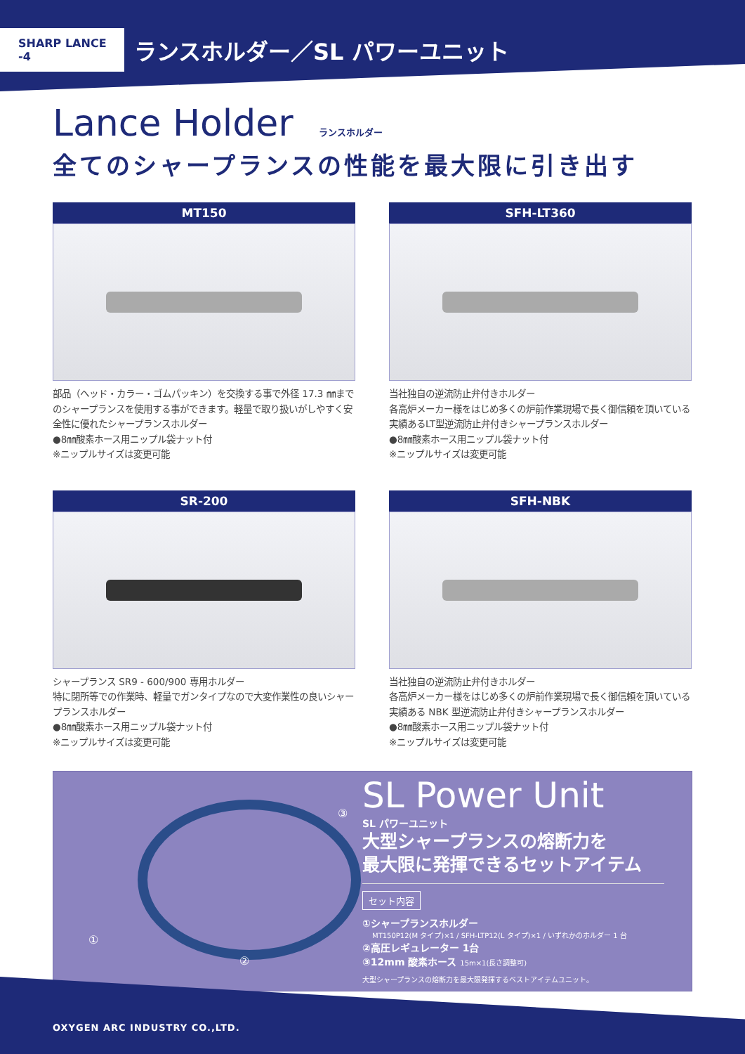SHARP LANCE -4
ランスホルダー／SL パワーユニット
Lance Holder ランスホルダー
全てのシャープランスの性能を最大限に引き出す
MT150
部品（ヘッド・カラー・ゴムパッキン）を交換する事で外径 17.3 ㎜までのシャープランスを使用する事ができます。軽量で取り扱いがしやすく安全性に優れたシャープランスホルダー
●8㎜酸素ホース用ニップル袋ナット付
※ニップルサイズは変更可能
SFH-LT360
当社独自の逆流防止弁付きホルダー
各高炉メーカー様をはじめ多くの炉前作業現場で長く御信頼を頂いている実績あるLT型逆流防止弁付きシャープランスホルダー
●8㎜酸素ホース用ニップル袋ナット付
※ニップルサイズは変更可能
SR-200
シャープランス SR9 - 600/900 専用ホルダー
特に閉所等での作業時、軽量でガンタイプなので大変作業性の良いシャープランスホルダー
●8㎜酸素ホース用ニップル袋ナット付
※ニップルサイズは変更可能
SFH-NBK
当社独自の逆流防止弁付きホルダー
各高炉メーカー様をはじめ多くの炉前作業現場で長く御信頼を頂いている実績ある NBK 型逆流防止弁付きシャープランスホルダー
●8㎜酸素ホース用ニップル袋ナット付
※ニップルサイズは変更可能
①
②
③
SL Power Unit
SL パワーユニット
大型シャープランスの熔断力を
最大限に発揮できるセットアイテム
セット内容
①シャープランスホルダー
MT150P12(M タイプ)×1 / SFH-LTP12(L タイプ)×1 / いずれかのホルダー 1 台
②高圧レギュレーター 1台
③12mm 酸素ホース 15m×1(長さ調整可)
大型シャープランスの熔断力を最大限発揮するベストアイテムユニット。
OXYGEN ARC INDUSTRY CO.,LTD.